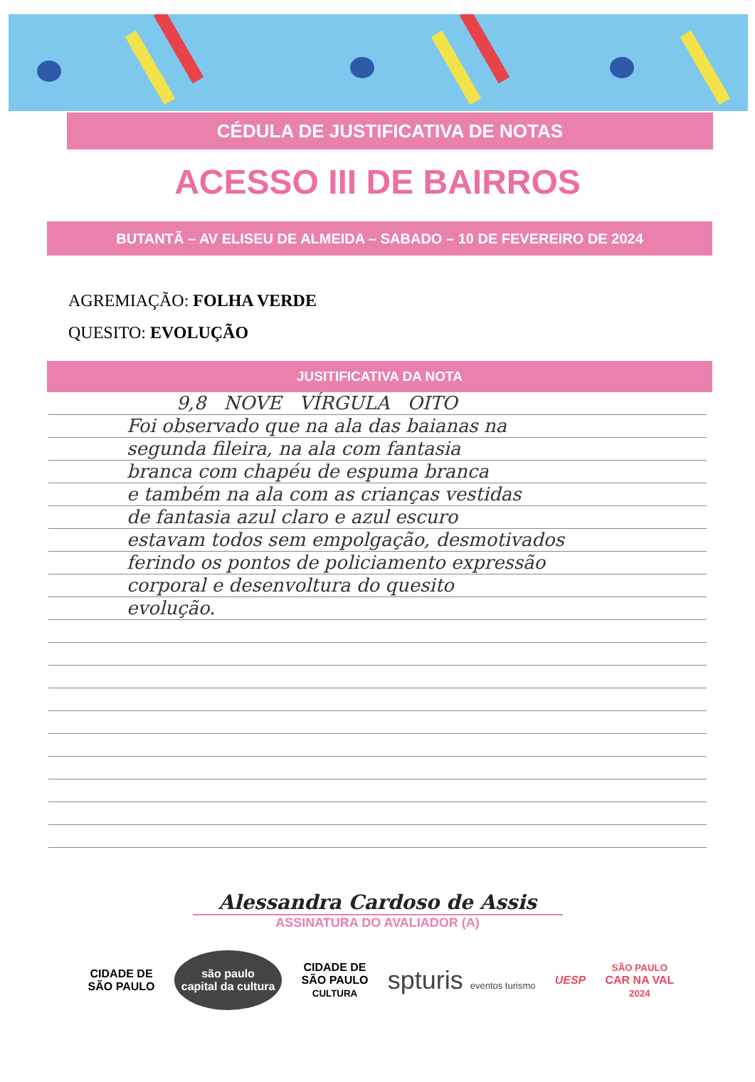CÉDULA DE JUSTIFICATIVA DE NOTAS
ACESSO III DE BAIRROS
BUTANTÃ – AV ELISEU DE ALMEIDA – SABADO – 10 DE FEVEREIRO DE 2024
AGREMIAÇÃO: FOLHA VERDE
QUESITO: EVOLUÇÃO
JUSITIFICATIVA DA NOTA
9,8 NOVE VÍRGULA OITO
Foi observado que na ala das baianas na
segunda fileira, na ala com fantasia
branca com chapéu de espuma branca
e também na ala com as crianças vestidas
de fantasia azul claro e azul escuro
estavam todos sem empolgação, desmotivados
ferindo os pontos de policiamento expressão
corporal e desenvoltura do quesito
evolução.
Alessandra Cardoso de Assis
ASSINATURA DO AVALIADOR (A)
CIDADE DE
SÃO PAULO são paulo
capital da cultura CIDADE DE
SÃO PAULO
CULTURA spturis eventos turismo UESP SÃO PAULO
CAR NA VAL
2024